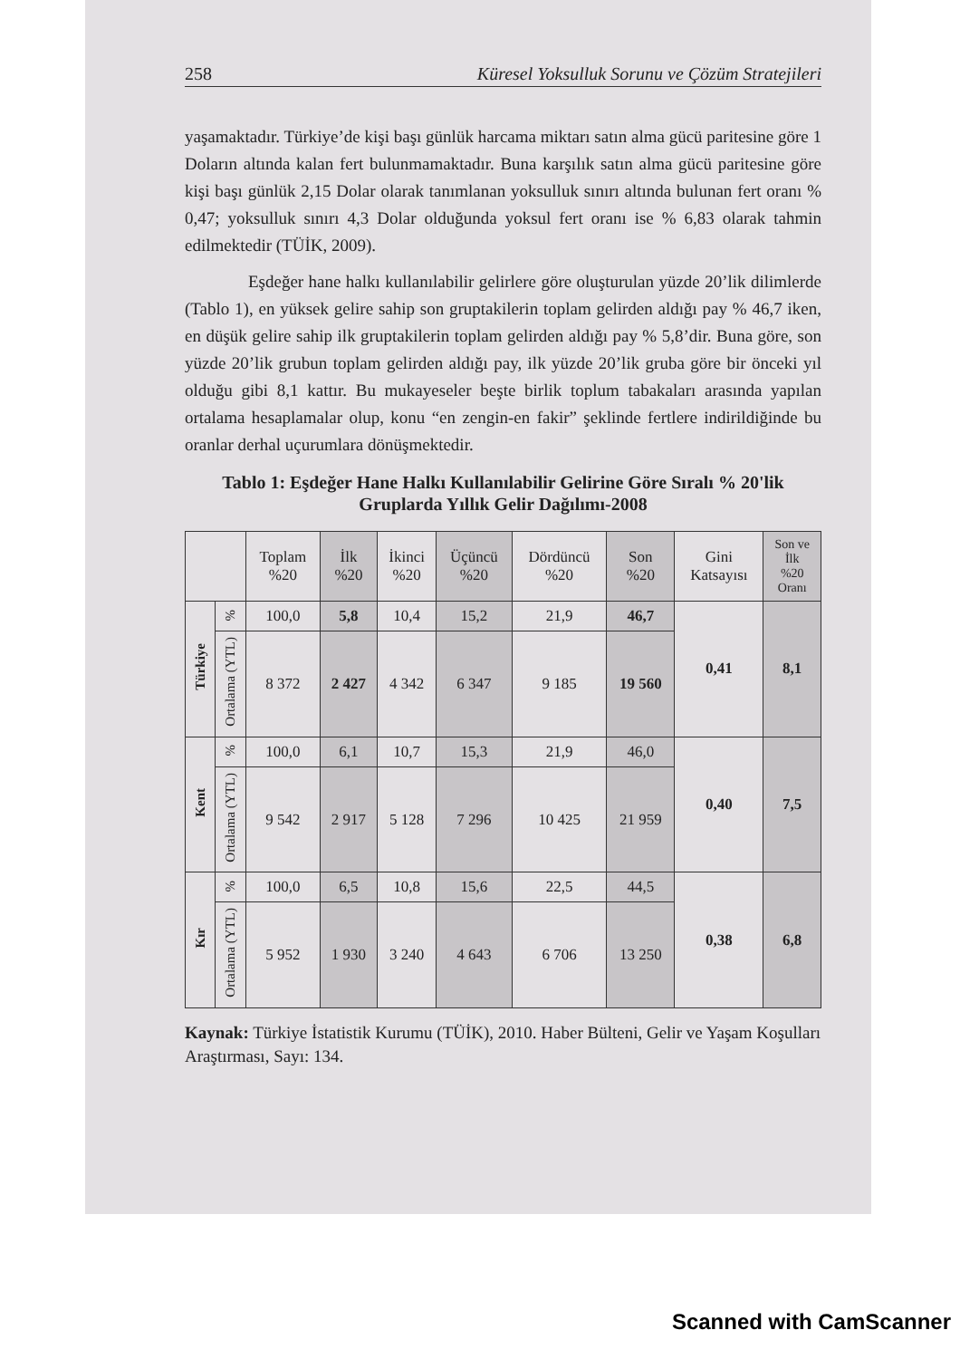258 Küresel Yoksulluk Sorunu ve Çözüm Stratejileri
yaşamaktadır. Türkiye’de kişi başı günlük harcama miktarı satın alma gücü paritesine göre 1 Doların altında kalan fert bulunmamaktadır. Buna karşılık satın alma gücü paritesine göre kişi başı günlük 2,15 Dolar olarak tanımlanan yoksulluk sınırı altında bulunan fert oranı % 0,47; yoksulluk sınırı 4,3 Dolar olduğunda yoksul fert oranı ise % 6,83 olarak tahmin edilmektedir (TÜİK, 2009).
Eşdeğer hane halkı kullanılabilir gelirlere göre oluşturulan yüzde 20’lik dilimlerde (Tablo 1), en yüksek gelire sahip son gruptakilerin toplam gelirden aldığı pay % 46,7 iken, en düşük gelire sahip ilk gruptakilerin toplam gelirden aldığı pay % 5,8’dir. Buna göre, son yüzde 20’lik grubun toplam gelirden aldığı pay, ilk yüzde 20’lik gruba göre bir önceki yıl olduğu gibi 8,1 kattır. Bu mukayeseler beşte birlik toplum tabakaları arasında yapılan ortalama hesaplamalar olup, konu “en zengin-en fakir” şeklinde fertlere indirildiğinde bu oranlar derhal uçurumlara dönüşmektedir.
Tablo 1: Eşdeğer Hane Halkı Kullanılabilir Gelirine Göre Sıralı % 20'lik Gruplarda Yıllık Gelir Dağılımı-2008
| | | Toplam %20 | İlk %20 | İkinci %20 | Üçüncü %20 | Dördüncü %20 | Son %20 | Gini Katsayısı | Son ve İlk %20 Oranı |
| --- | --- | --- | --- | --- | --- | --- | --- | --- | --- |
| Türkiye | % | 100,0 | 5,8 | 10,4 | 15,2 | 21,9 | 46,7 | 0,41 | 8,1 |
| | Ortalama (YTL) | 8 372 | 2 427 | 4 342 | 6 347 | 9 185 | 19 560 | | |
| Kent | % | 100,0 | 6,1 | 10,7 | 15,3 | 21,9 | 46,0 | 0,40 | 7,5 |
| | Ortalama (YTL) | 9 542 | 2 917 | 5 128 | 7 296 | 10 425 | 21 959 | | |
| Kır | % | 100,0 | 6,5 | 10,8 | 15,6 | 22,5 | 44,5 | 0,38 | 6,8 |
| | Ortalama (YTL) | 5 952 | 1 930 | 3 240 | 4 643 | 6 706 | 13 250 | | |
Kaynak: Türkiye İstatistik Kurumu (TÜİK), 2010. Haber Bülteni, Gelir ve Yaşam Koşulları Araştırması, Sayı: 134.
Scanned with CamScanner